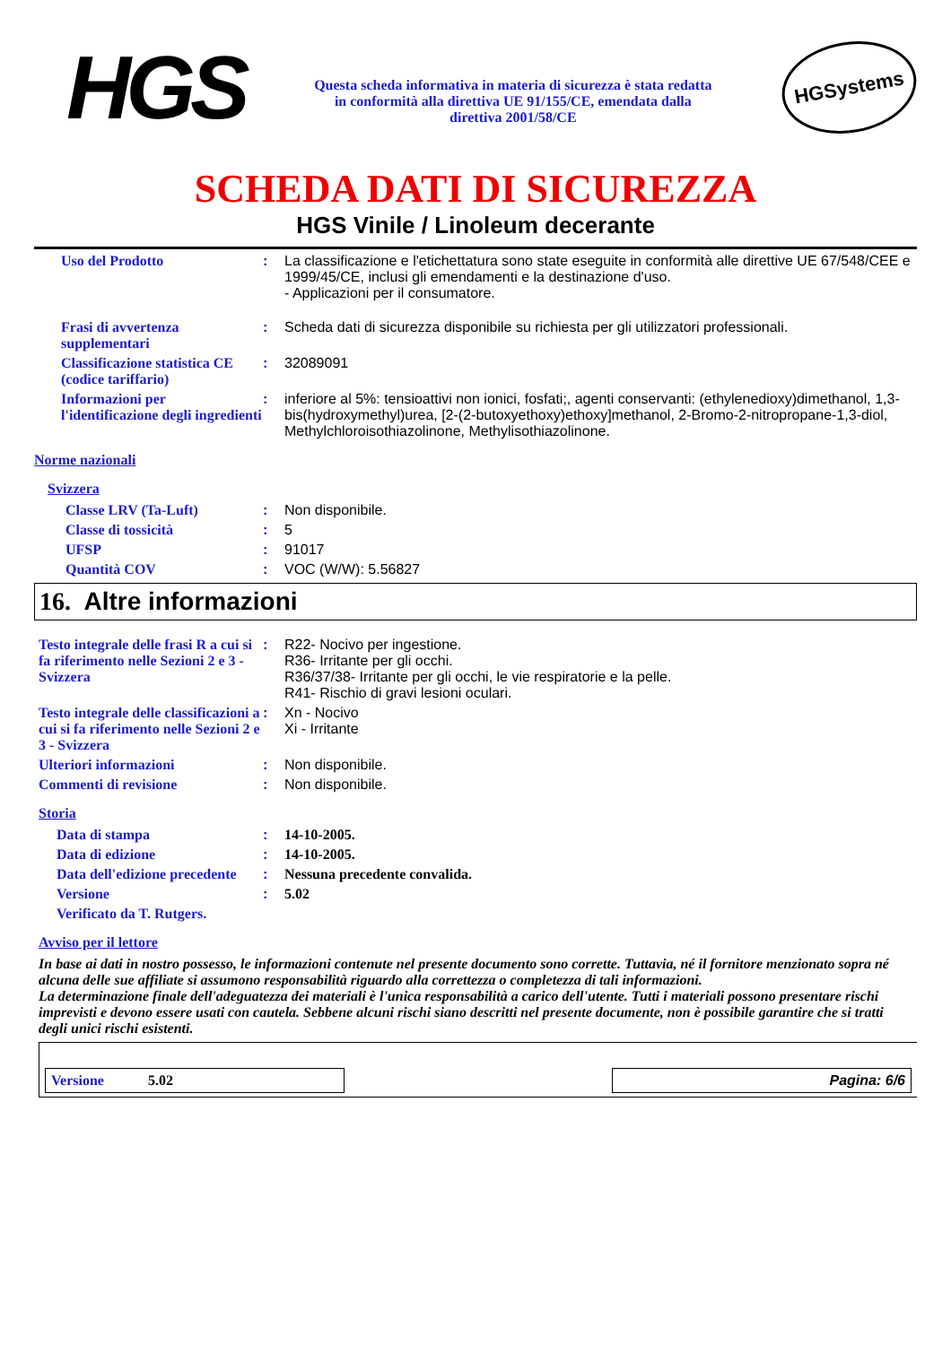HGS
Questa scheda informativa in materia di sicurezza è stata redatta in conformità alla direttiva UE 91/155/CE, emendata dalla direttiva 2001/58/CE
HGSystems
SCHEDA DATI DI SICUREZZA
HGS Vinile / Linoleum decerante
Uso del Prodotto : La classificazione e l'etichettatura sono state eseguite in conformità alle direttive UE 67/548/CEE e 1999/45/CE, inclusi gli emendamenti e la destinazione d'uso.
- Applicazioni per il consumatore.
Frasi di avvertenza supplementari
: Scheda dati di sicurezza disponibile su richiesta per gli utilizzatori professionali.
Classificazione statistica CE (codice tariffario)
: 32089091
Informazioni per l'identificazione degli ingredienti
: inferiore al 5%: tensioattivi non ionici, fosfati;, agenti conservanti: (ethylenedioxy)dimethanol, 1,3-bis(hydroxymethyl)urea, [2-(2-butoxyethoxy)ethoxy]methanol, 2-Bromo-2-nitropropane-1,3-diol, Methylchloroisothiazolinone, Methylisothiazolinone.
Norme nazionali
Svizzera
Classe LRV (Ta-Luft) : Non disponibile.
Classe di tossicità : 5
UFSP : 91017
Quantità COV : VOC (W/W): 5.56827
16. Altre informazioni
Testo integrale delle frasi R a cui si fa riferimento nelle Sezioni 2 e 3 - Svizzera
: R22- Nocivo per ingestione.
R36- Irritante per gli occhi.
R36/37/38- Irritante per gli occhi, le vie respiratorie e la pelle.
R41- Rischio di gravi lesioni oculari.
Testo integrale delle classificazioni a cui si fa riferimento nelle Sezioni 2 e 3 - Svizzera
: Xn - Nocivo
Xi - Irritante
Ulteriori informazioni : Non disponibile.
Commenti di revisione : Non disponibile.
Storia
Data di stampa : 14-10-2005.
Data di edizione : 14-10-2005.
Data dell'edizione precedente
: Nessuna precedente convalida.
Versione : 5.02
Verificato da T. Rutgers.
Avviso per il lettore
In base ai dati in nostro possesso, le informazioni contenute nel presente documento sono corrette. Tuttavia, né il fornitore menzionato sopra né alcuna delle sue affiliate si assumono responsabilità riguardo alla correttezza o completezza di tali informazioni.
La determinazione finale dell'adeguatezza dei materiali è l'unica responsabilità a carico dell'utente. Tutti i materiali possono presentare rischi imprevisti e devono essere usati con cautela. Sebbene alcuni rischi siano descritti nel presente documente, non è possibile garantire che si tratti degli unici rischi esistenti.
Versione 5.02 Pagina: 6/6